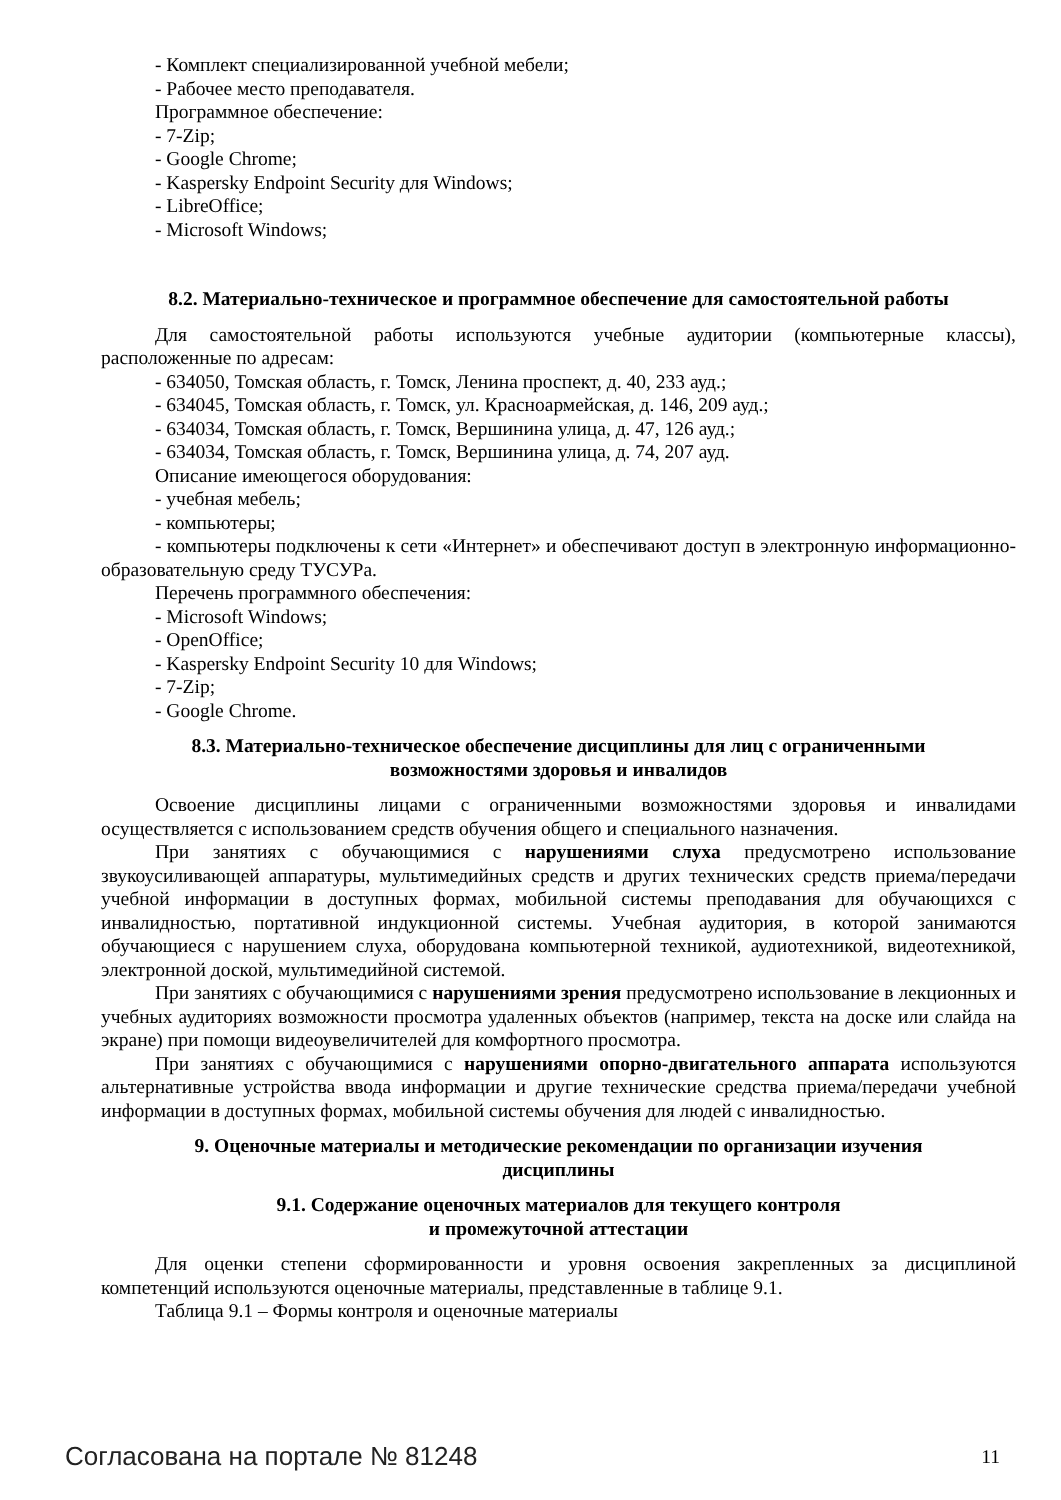- Комплект специализированной учебной мебели;
- Рабочее место преподавателя.
Программное обеспечение:
- 7-Zip;
- Google Chrome;
- Kaspersky Endpoint Security для Windows;
- LibreOffice;
- Microsoft Windows;
8.2. Материально-техническое и программное обеспечение для самостоятельной работы
Для самостоятельной работы используются учебные аудитории (компьютерные классы), расположенные по адресам:
- 634050, Томская область, г. Томск, Ленина проспект, д. 40, 233 ауд.;
- 634045, Томская область, г. Томск, ул. Красноармейская, д. 146, 209 ауд.;
- 634034, Томская область, г. Томск, Вершинина улица, д. 47, 126 ауд.;
- 634034, Томская область, г. Томск, Вершинина улица, д. 74, 207 ауд.
Описание имеющегося оборудования:
- учебная мебель;
- компьютеры;
- компьютеры подключены к сети «Интернет» и обеспечивают доступ в электронную информационно-образовательную среду ТУСУРа.
Перечень программного обеспечения:
- Microsoft Windows;
- OpenOffice;
- Kaspersky Endpoint Security 10 для Windows;
- 7-Zip;
- Google Chrome.
8.3. Материально-техническое обеспечение дисциплины для лиц с ограниченными
возможностями здоровья и инвалидов
Освоение дисциплины лицами с ограниченными возможностями здоровья и инвалидами осуществляется с использованием средств обучения общего и специального назначения.
При занятиях с обучающимися с нарушениями слуха предусмотрено использование звукоусиливающей аппаратуры, мультимедийных средств и других технических средств приема/передачи учебной информации в доступных формах, мобильной системы преподавания для обучающихся с инвалидностью, портативной индукционной системы. Учебная аудитория, в которой занимаются обучающиеся с нарушением слуха, оборудована компьютерной техникой, аудиотехникой, видеотехникой, электронной доской, мультимедийной системой.
При занятиях с обучающимися с нарушениями зрения предусмотрено использование в лекционных и учебных аудиториях возможности просмотра удаленных объектов (например, текста на доске или слайда на экране) при помощи видеоувеличителей для комфортного просмотра.
При занятиях с обучающимися с нарушениями опорно-двигательного аппарата используются альтернативные устройства ввода информации и другие технические средства приема/передачи учебной информации в доступных формах, мобильной системы обучения для людей с инвалидностью.
9. Оценочные материалы и методические рекомендации по организации изучения
дисциплины
9.1. Содержание оценочных материалов для текущего контроля
и промежуточной аттестации
Для оценки степени сформированности и уровня освоения закрепленных за дисциплиной компетенций используются оценочные материалы, представленные в таблице 9.1.
Таблица 9.1 – Формы контроля и оценочные материалы
Согласована на портале № 81248 11